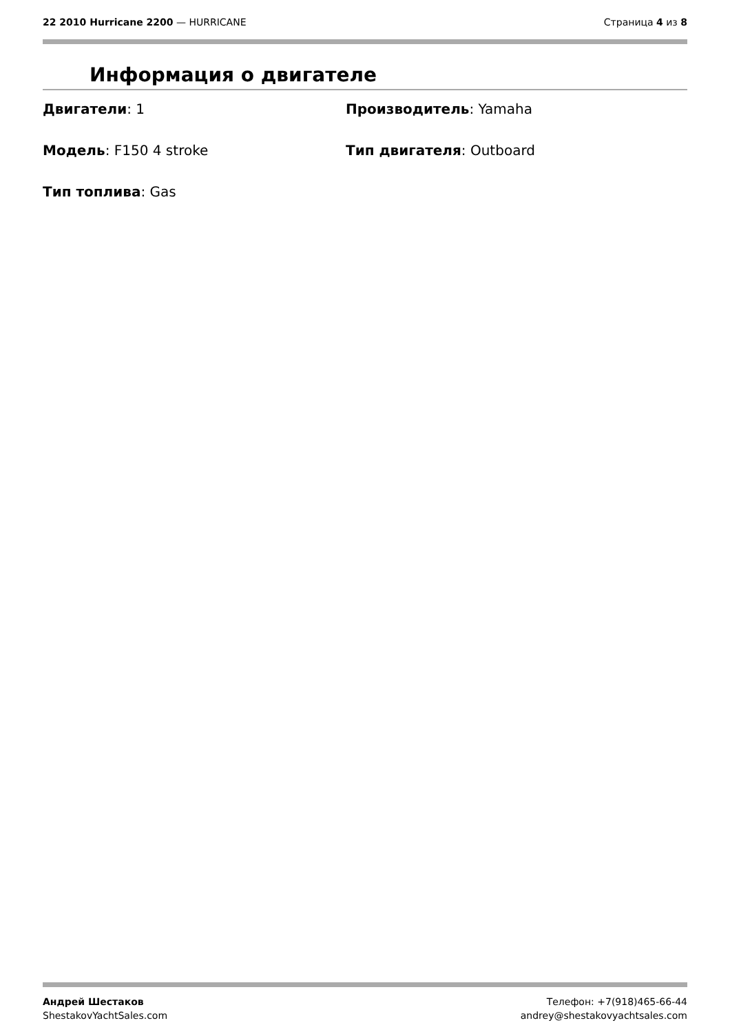22 2010 Hurricane 2200 — HURRICANE
Страница 4 из 8
Информация о двигателе
Двигатели: 1
Производитель: Yamaha
Модель: F150 4 stroke
Тип двигателя: Outboard
Тип топлива: Gas
Андрей Шестаков
ShestakovYachtSales.com
Телефон: +7(918)465-66-44
andrey@shestakovyachtsales.com